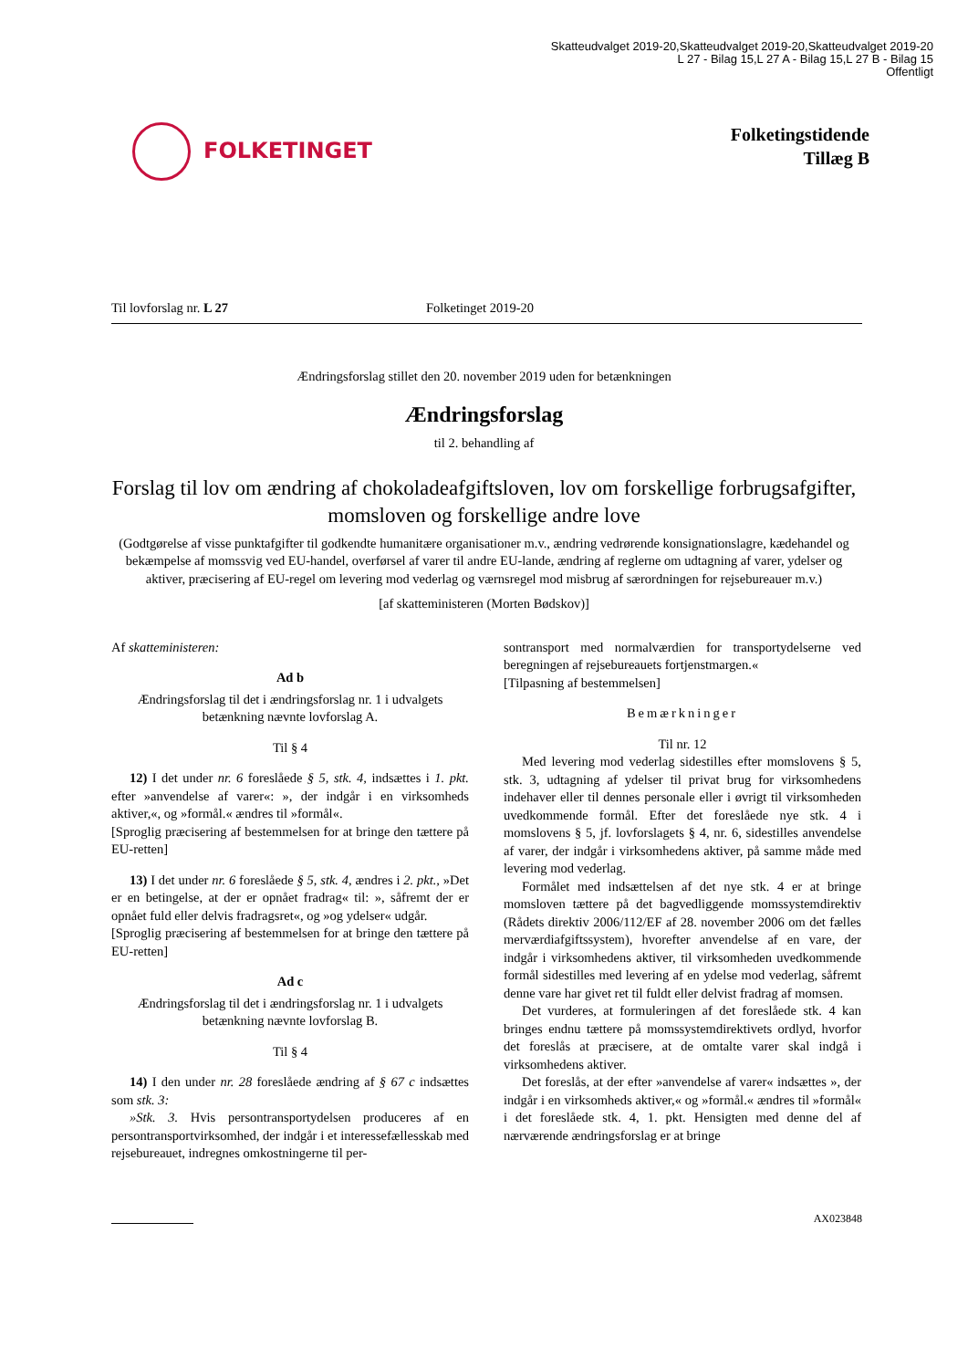Skatteudvalget 2019-20,Skatteudvalget 2019-20,Skatteudvalget 2019-20
L 27 - Bilag 15,L 27 A - Bilag 15,L 27 B - Bilag 15
Offentligt
FOLKETINGET
Folketingstidende
Tillæg B
Til lovforslag nr. L 27 Folketinget 2019-20
Ændringsforslag stillet den 20. november 2019 uden for betænkningen
Ændringsforslag
til 2. behandling af
Forslag til lov om ændring af chokoladeafgiftsloven, lov om forskellige forbrugsafgifter, momsloven og forskellige andre love
(Godtgørelse af visse punktafgifter til godkendte humanitære organisationer m.v., ændring vedrørende konsignationslagre, kædehandel og bekæmpelse af momssvig ved EU-handel, overførsel af varer til andre EU-lande, ændring af reglerne om udtagning af varer, ydelser og aktiver, præcisering af EU-regel om levering mod vederlag og værnsregel mod misbrug af særordningen for rejsebureauer m.v.)
[af skatteministeren (Morten Bødskov)]
Af skatteministeren:
Ad b
Ændringsforslag til det i ændringsforslag nr. 1 i udvalgets betænkning nævnte lovforslag A.
Til § 4
12) I det under nr. 6 foreslåede § 5, stk. 4, indsættes i 1. pkt. efter »anvendelse af varer«: », der indgår i en virksomheds aktiver,«, og »formål.« ændres til »formål«.
[Sproglig præcisering af bestemmelsen for at bringe den tættere på EU-retten]
13) I det under nr. 6 foreslåede § 5, stk. 4, ændres i 2. pkt., »Det er en betingelse, at der er opnået fradrag« til: », såfremt der er opnået fuld eller delvis fradragsret«, og »og ydelser« udgår.
[Sproglig præcisering af bestemmelsen for at bringe den tættere på EU-retten]
Ad c
Ændringsforslag til det i ændringsforslag nr. 1 i udvalgets betænkning nævnte lovforslag B.
Til § 4
14) I den under nr. 28 foreslåede ændring af § 67 c indsættes som stk. 3:
»Stk. 3. Hvis persontransportydelsen produceres af en persontransportvirksomhed, der indgår i et interessefællesskab med rejsebureauet, indregnes omkostningerne til per-
sontransport med normalværdien for transportydelserne ved beregningen af rejsebureauets fortjenstmargen.«
[Tilpasning af bestemmelsen]
Bemærkninger
Til nr. 12
Med levering mod vederlag sidestilles efter momslovens § 5, stk. 3, udtagning af ydelser til privat brug for virksomhedens indehaver eller til dennes personale eller i øvrigt til virksomheden uvedkommende formål. Efter det foreslåede nye stk. 4 i momslovens § 5, jf. lovforslagets § 4, nr. 6, sidestilles anvendelse af varer, der indgår i virksomhedens aktiver, på samme måde med levering mod vederlag.
Formålet med indsættelsen af det nye stk. 4 er at bringe momsloven tættere på det bagvedliggende momssystemdirektiv (Rådets direktiv 2006/112/EF af 28. november 2006 om det fælles merværdiafgiftssystem), hvorefter anvendelse af en vare, der indgår i virksomhedens aktiver, til virksomheden uvedkommende formål sidestilles med levering af en ydelse mod vederlag, såfremt denne vare har givet ret til fuldt eller delvist fradrag af momsen.
Det vurderes, at formuleringen af det foreslåede stk. 4 kan bringes endnu tættere på momssystemdirektivets ordlyd, hvorfor det foreslås at præcisere, at de omtalte varer skal indgå i virksomhedens aktiver.
Det foreslås, at der efter »anvendelse af varer« indsættes », der indgår i en virksomheds aktiver,« og »formål.« ændres til »formål« i det foreslåede stk. 4, 1. pkt. Hensigten med denne del af nærværende ændringsforslag er at bringe
AX023848